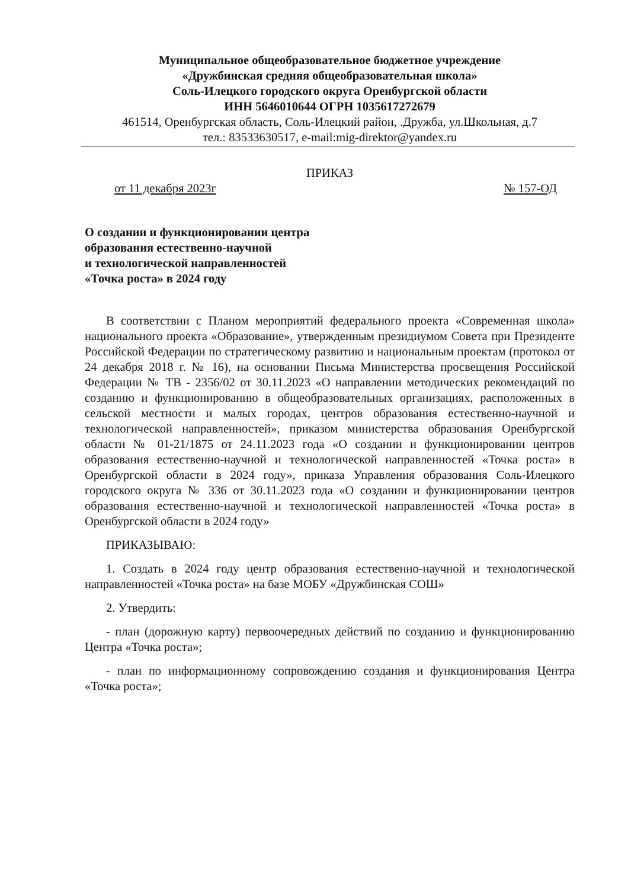Муниципальное общеобразовательное бюджетное учреждение
«Дружбинская средняя общеобразовательная школа»
Соль-Илецкого городского округа Оренбургской области
ИНН 5646010644 ОГРН 1035617272679
461514, Оренбургская область, Соль-Илецкий район, .Дружба, ул.Школьная, д.7
тел.: 83533630517, e-mail:mig-direktor@yandex.ru
ПРИКАЗ
от 11 декабря 2023г № 157-ОД
О создании и функционировании центра
образования естественно-научной
и технологической направленностей
«Точка роста» в 2024 году
В соответствии с Планом мероприятий федерального проекта «Современная школа» национального проекта «Образование», утвержденным президиумом Совета при Президенте Российской Федерации по стратегическому развитию и национальным проектам (протокол от 24 декабря 2018 г. № 16), на основании Письма Министерства просвещения Российской Федерации № ТВ - 2356/02 от 30.11.2023 «О направлении методических рекомендаций по созданию и функционированию в общеобразовательных организациях, расположенных в сельской местности и малых городах, центров образования естественно-научной и технологической направленностей», приказом министерства образования Оренбургской области № 01-21/1875 от 24.11.2023 года «О создании и функционировании центров образования естественно-научной и технологической направленностей «Точка роста» в Оренбургской области в 2024 году», приказа Управления образования Соль-Илецкого городского округа № 336 от 30.11.2023 года «О создании и функционировании центров образования естественно-научной и технологической направленностей «Точка роста» в Оренбургской области в 2024 году»
ПРИКАЗЫВАЮ:
1. Создать в 2024 году центр образования естественно-научной и технологической направленностей «Точка роста» на базе МОБУ «Дружбинская СОШ»
2. Утвердить:
- план (дорожную карту) первоочередных действий по созданию и функционированию Центра «Точка роста»;
- план по информационному сопровождению создания и функционирования Центра «Точка роста»;